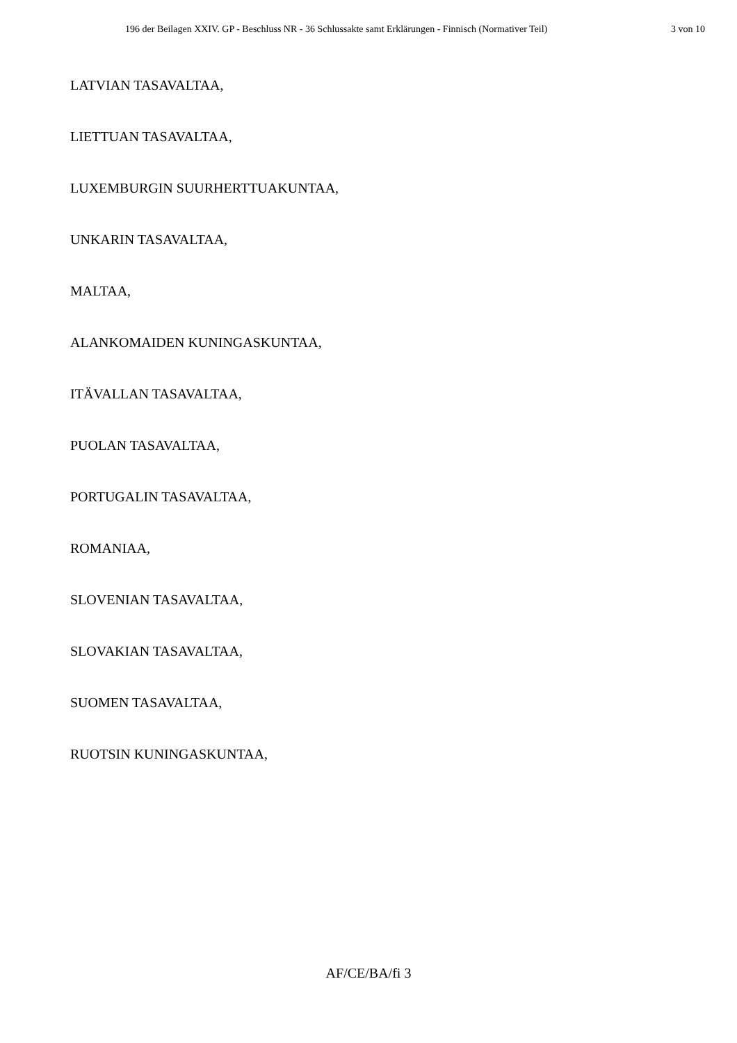196 der Beilagen XXIV. GP - Beschluss NR - 36 Schlussakte samt Erklärungen - Finnisch (Normativer Teil) 3 von 10
LATVIAN TASAVALTAA,
LIETTUAN TASAVALTAA,
LUXEMBURGIN SUURHERTTUAKUNTAA,
UNKARIN TASAVALTAA,
MALTAA,
ALANKOMAIDEN KUNINGASKUNTAA,
ITÄVALLAN TASAVALTAA,
PUOLAN TASAVALTAA,
PORTUGALIN TASAVALTAA,
ROMANIAA,
SLOVENIAN TASAVALTAA,
SLOVAKIAN TASAVALTAA,
SUOMEN TASAVALTAA,
RUOTSIN KUNINGASKUNTAA,
AF/CE/BA/fi 3